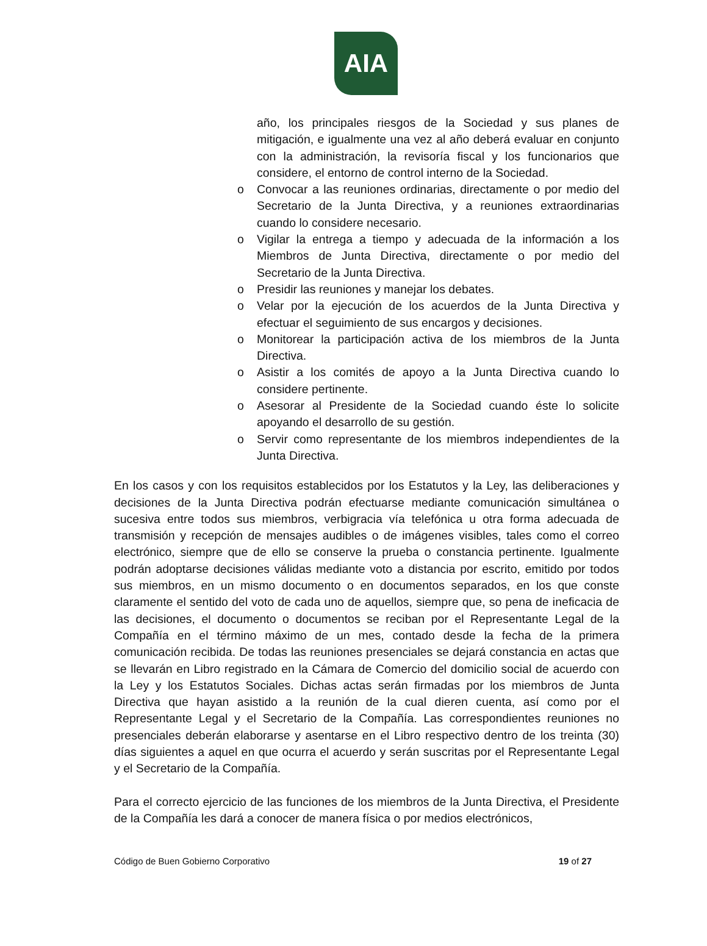AIA
año, los principales riesgos de la Sociedad y sus planes de mitigación, e igualmente una vez al año deberá evaluar en conjunto con la administración, la revisoría fiscal y los funcionarios que considere, el entorno de control interno de la Sociedad.
o Convocar a las reuniones ordinarias, directamente o por medio del Secretario de la Junta Directiva, y a reuniones extraordinarias cuando lo considere necesario.
o Vigilar la entrega a tiempo y adecuada de la información a los Miembros de Junta Directiva, directamente o por medio del Secretario de la Junta Directiva.
o Presidir las reuniones y manejar los debates.
o Velar por la ejecución de los acuerdos de la Junta Directiva y efectuar el seguimiento de sus encargos y decisiones.
o Monitorear la participación activa de los miembros de la Junta Directiva.
o Asistir a los comités de apoyo a la Junta Directiva cuando lo considere pertinente.
o Asesorar al Presidente de la Sociedad cuando éste lo solicite apoyando el desarrollo de su gestión.
o Servir como representante de los miembros independientes de la Junta Directiva.
En los casos y con los requisitos establecidos por los Estatutos y la Ley, las deliberaciones y decisiones de la Junta Directiva podrán efectuarse mediante comunicación simultánea o sucesiva entre todos sus miembros, verbigracia vía telefónica u otra forma adecuada de transmisión y recepción de mensajes audibles o de imágenes visibles, tales como el correo electrónico, siempre que de ello se conserve la prueba o constancia pertinente. Igualmente podrán adoptarse decisiones válidas mediante voto a distancia por escrito, emitido por todos sus miembros, en un mismo documento o en documentos separados, en los que conste claramente el sentido del voto de cada uno de aquellos, siempre que, so pena de ineficacia de las decisiones, el documento o documentos se reciban por el Representante Legal de la Compañía en el término máximo de un mes, contado desde la fecha de la primera comunicación recibida. De todas las reuniones presenciales se dejará constancia en actas que se llevarán en Libro registrado en la Cámara de Comercio del domicilio social de acuerdo con la Ley y los Estatutos Sociales. Dichas actas serán firmadas por los miembros de Junta Directiva que hayan asistido a la reunión de la cual dieren cuenta, así como por el Representante Legal y el Secretario de la Compañía. Las correspondientes reuniones no presenciales deberán elaborarse y asentarse en el Libro respectivo dentro de los treinta (30) días siguientes a aquel en que ocurra el acuerdo y serán suscritas por el Representante Legal y el Secretario de la Compañía.
Para el correcto ejercicio de las funciones de los miembros de la Junta Directiva, el Presidente de la Compañía les dará a conocer de manera física o por medios electrónicos,
Código de Buen Gobierno Corporativo 19 of 27